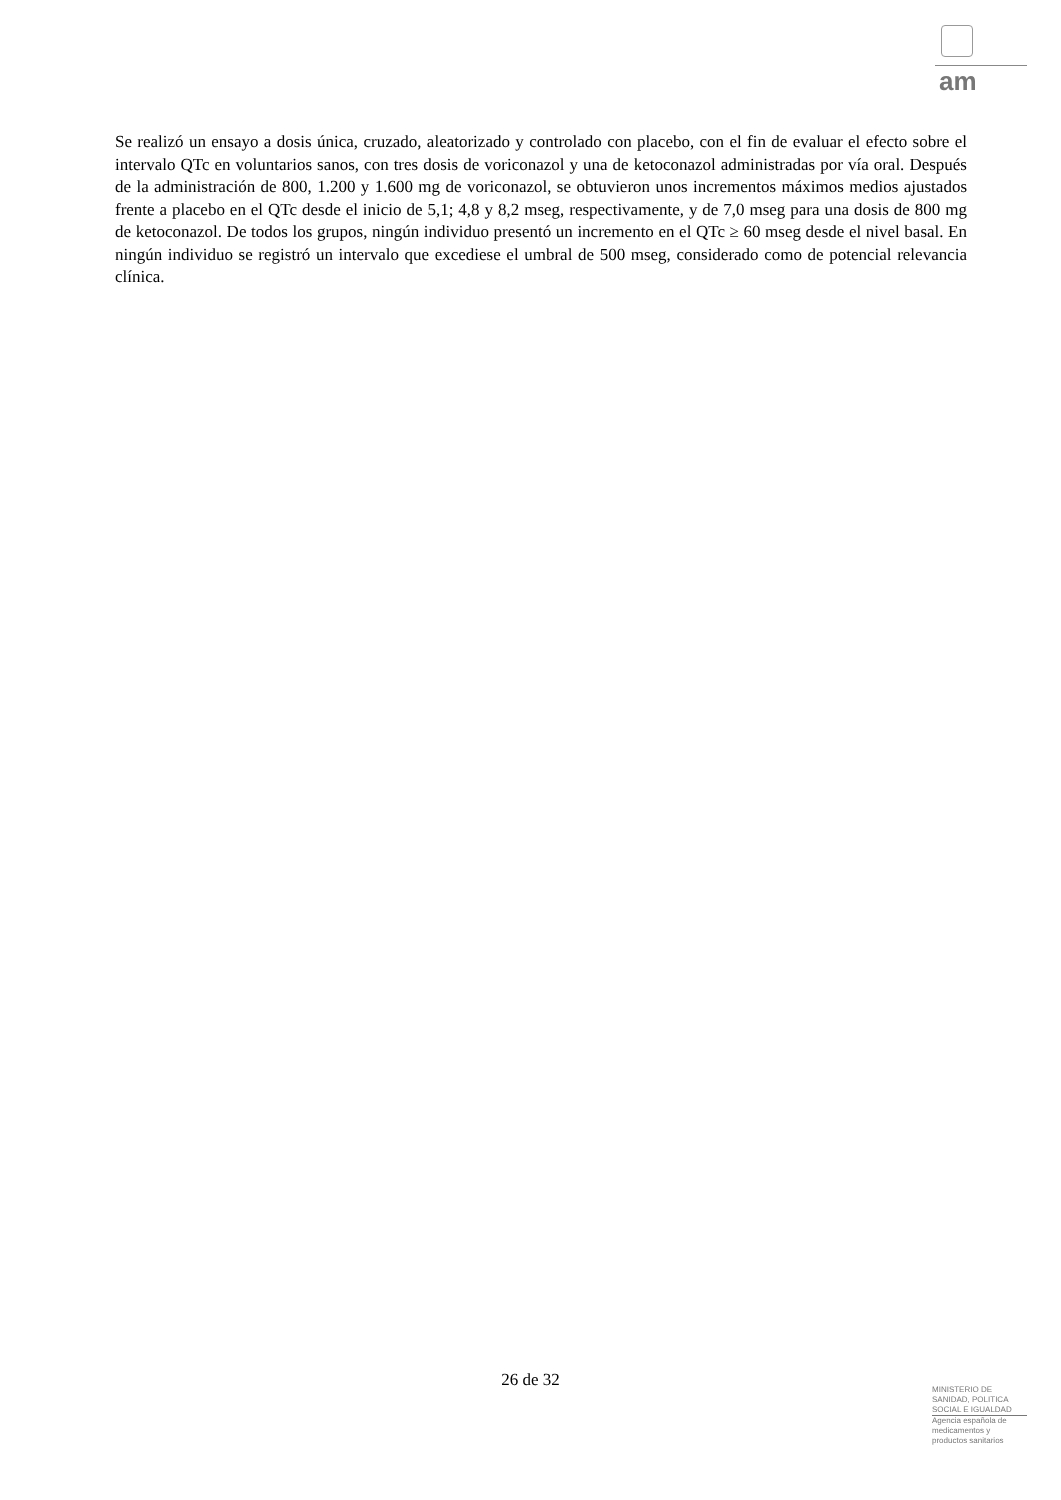am
Se realizó un ensayo a dosis única, cruzado, aleatorizado y controlado con placebo, con el fin de evaluar el efecto sobre el intervalo QTc en voluntarios sanos, con tres dosis de voriconazol y una de ketoconazol administradas por vía oral. Después de la administración de 800, 1.200 y 1.600 mg de voriconazol, se obtuvieron unos incrementos máximos medios ajustados frente a placebo en el QTc desde el inicio de 5,1; 4,8 y 8,2 mseg, respectivamente, y de 7,0 mseg para una dosis de 800 mg de ketoconazol. De todos los grupos, ningún individuo presentó un incremento en el QTc ≥ 60 mseg desde el nivel basal. En ningún individuo se registró un intervalo que excediese el umbral de 500 mseg, considerado como de potencial relevancia clínica.
26 de 32
MINISTERIO DE
SANIDAD, POLITICA
SOCIAL E IGUALDAD
Agencia española de
medicamentos y
productos sanitarios